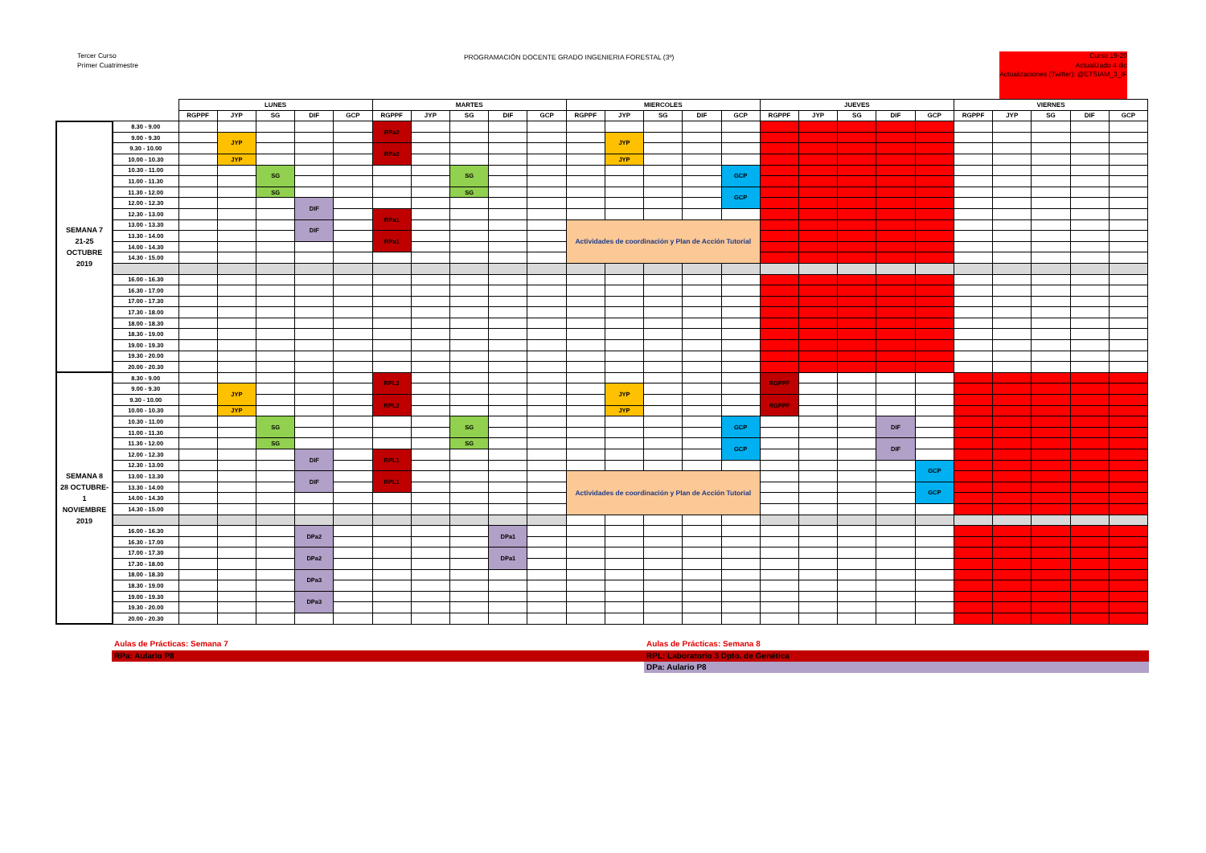Tercer Curso
Primer Cuatrimestre
PROGRAMACIÓN DOCENTE GRADO INGENIERIA FORESTAL (3º)
Curso 19-20
Actualizado 4 dic
Actualizaciones (Twitter): @ETSIAM_3_IF
| | | LUNES | | | | | MARTES | | | | | MIERCOLES | | | | | JUEVES | | | | | VIERNES | | | | |
| | | RGPPF | JYP | SG | DIF | GCP | RGPPF | JYP | SG | DIF | GCP | RGPPF | JYP | SG | DIF | GCP | RGPPF | JYP | SG | DIF | GCP | RGPPF | JYP | SG | DIF | GCP |
| SEMANA 7 21-25 OCTUBRE 2019 | 8.30 - 9.00 | | | | | | RPa2 | | | | | | | | | | | | | | | | | | | |
| | 9.00 - 9.30 | | JYP | | | | | | | | | | JYP | | | | | | | | | | | | | |
| | 9.30 - 10.00 | | | | | | RPa2 | | | | | | | | | | | | | | | | | | | |
| | 10.00 - 10.30 | | JYP | | | | | | | | | | JYP | | | | | | | | | | | | | |
| | 10.30 - 11.00 | | | SG | | | | | SG | | | | | | | GCP | | | | | | | | | | |
| | 11.00 - 11.30 | | | | | | | | | | | | | | | | | | | | | | | | | |
| | 11.30 - 12.00 | | | SG | | | | | SG | | | | | | | GCP | | | | | | | | | | |
| | 12.00 - 12.30 | | | | DIF | | | | | | | | | | | | | | | | | | | | | |
| | 12.30 - 13.00 | | | | | | RPa1 | | | | | | | | | | | | | | | | | | | |
| | 13.00 - 13.30 | | | | DIF | | | | | | | Actividades de coordinación y Plan de Acción Tutorial | | | | | | | | | | | | | | |
| | 13.30 - 14.00 | | | | | | RPa1 | | | | | | | | | | | | | | | | | | | |
| | 14.00 - 14.30 | | | | | | | | | | | | | | | | | | | | | | | | | |
| | 14.30 - 15.00 | | | | | | | | | | | | | | | | | | | | | | | | | |
| | 16.00 - 16.30 | | | | | | | | | | | | | | | | | | | | | | | | | |
| | 16.30 - 17.00 | | | | | | | | | | | | | | | | | | | | | | | | | |
| | 17.00 - 17.30 | | | | | | | | | | | | | | | | | | | | | | | | | |
| | 17.30 - 18.00 | | | | | | | | | | | | | | | | | | | | | | | | | |
| | 18.00 - 18.30 | | | | | | | | | | | | | | | | | | | | | | | | | |
| | 18.30 - 19.00 | | | | | | | | | | | | | | | | | | | | | | | | | |
| | 19.00 - 19.30 | | | | | | | | | | | | | | | | | | | | | | | | | |
| | 19.30 - 20.00 | | | | | | | | | | | | | | | | | | | | | | | | | |
| | 20.00 - 20.30 | | | | | | | | | | | | | | | | | | | | | | | | | |
| SEMANA 8 28 OCTUBRE- 1 NOVIEMBRE 2019 | 8.30 - 9.00 | | | | | | RPL2 | | | | | | | | | | RGPPF | | | | | | | | | |
| | 9.00 - 9.30 | | JYP | | | | | | | | | | JYP | | | | | | | | | | | | | |
| | 9.30 - 10.00 | | | | | | RPL2 | | | | | | | | | | RGPPF | | | | | | | | | |
| | 10.00 - 10.30 | | JYP | | | | | | | | | | JYP | | | | | | | | | | | | | |
| | 10.30 - 11.00 | | | SG | | | | | SG | | | | | | | GCP | | | | DIF | | | | | | |
| | 11.00 - 11.30 | | | | | | | | | | | | | | | | | | | | | | | | | |
| | 11.30 - 12.00 | | | SG | | | | | SG | | | | | | | GCP | | | | DIF | | | | | | |
| | 12.00 - 12.30 | | | | DIF | | RPL1 | | | | | | | | | | | | | | | | | | | |
| | 12.30 - 13.00 | | | | | | | | | | | | | | | | | | | | GCP | | | | | |
| | 13.00 - 13.30 | | | | DIF | | RPL1 | | | | | Actividades de coordinación y Plan de Acción Tutorial | | | | | | | | | | | | | | |
| | 13.30 - 14.00 | | | | | | | | | | | | | | | | | | | | GCP | | | | | |
| | 14.00 - 14.30 | | | | | | | | | | | | | | | | | | | | | | | | | |
| | 14.30 - 15.00 | | | | | | | | | | | | | | | | | | | | | | | | | |
| | 16.00 - 16.30 | | | | DPa2 | | | | | DPa1 | | | | | | | | | | | | | | | | |
| | 16.30 - 17.00 | | | | | | | | | | | | | | | | | | | | | | | | | |
| | 17.00 - 17.30 | | | | DPa2 | | | | | DPa1 | | | | | | | | | | | | | | | | |
| | 17.30 - 18.00 | | | | | | | | | | | | | | | | | | | | | | | | | |
| | 18.00 - 18.30 | | | | DPa3 | | | | | | | | | | | | | | | | | | | | | |
| | 18.30 - 19.00 | | | | | | | | | | | | | | | | | | | | | | | | | |
| | 19.00 - 19.30 | | | | DPa3 | | | | | | | | | | | | | | | | | | | | | |
| | 19.30 - 20.00 | | | | | | | | | | | | | | | | | | | | | | | | | |
| | 20.00 - 20.30 | | | | | | | | | | | | | | | | | | | | | | | | | |
Aulas de Prácticas: Semana 7
RPa: Aulario P8
Aulas de Prácticas: Semana 8
RPL: Laboratorio 3 Dpto. de Genética
DPa: Aulario P8